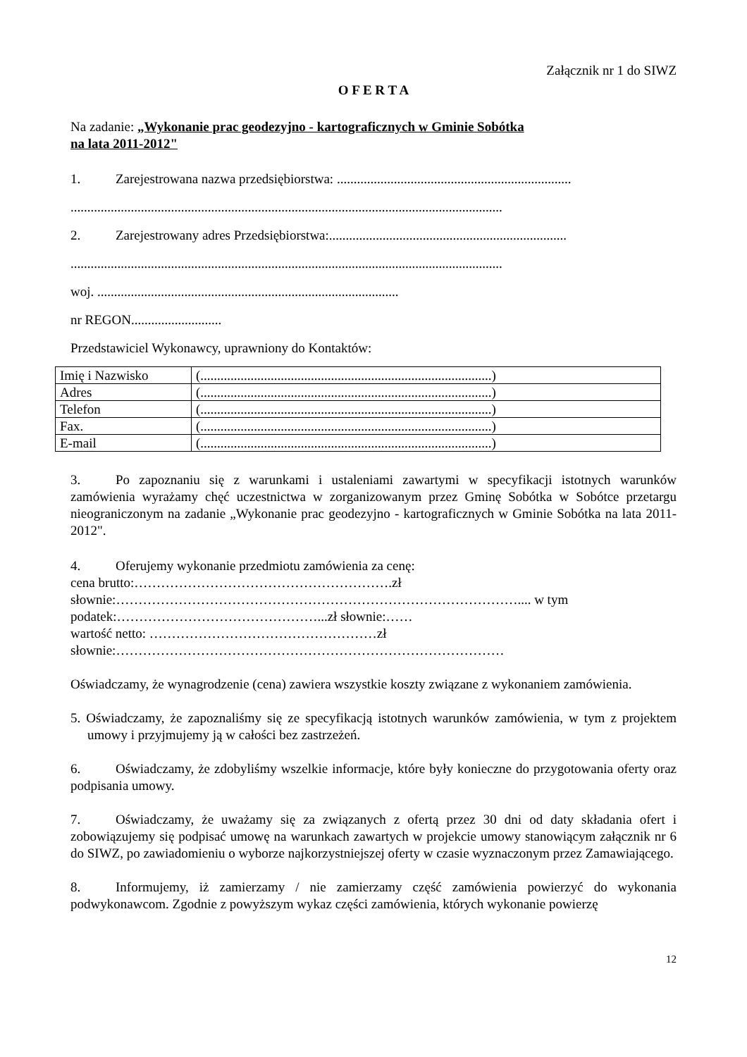Załącznik nr 1 do SIWZ
O F E R T A
Na zadanie: „Wykonanie prac geodezyjno - kartograficznych w Gminie Sobótka
na lata 2011-2012"
1. Zarejestrowana nazwa przedsiębiorstwa: ......................................................................
.................................................................................................................................
2. Zarejestrowany adres Przedsiębiorstwa:.......................................................................
.................................................................................................................................
woj. ..........................................................................................
nr REGON...........................
Przedstawiciel Wykonawcy, uprawniony do Kontaktów:
| Imię i Nazwisko | (.......................................................................................) |
| Adres | (.......................................................................................) |
| Telefon | (.......................................................................................) |
| Fax. | (.......................................................................................) |
| E-mail | (.......................................................................................) |
3. Po zapoznaniu się z warunkami i ustaleniami zawartymi w specyfikacji istotnych warunków zamówienia wyrażamy chęć uczestnictwa w zorganizowanym przez Gminę Sobótka w Sobótce przetargu nieograniczonym na zadanie „Wykonanie prac geodezyjno - kartograficznych w Gminie Sobótka na lata 2011-2012".
4. Oferujemy wykonanie przedmiotu zamówienia za cenę:
cena brutto:………………………………………………….zł
słownie:……………………………………………………………………………….... w tym
podatek:………………………………………...zł słownie:……
wartość netto: ……………………………………………zł
słownie:……………………………………………………………………………
Oświadczamy, że wynagrodzenie (cena) zawiera wszystkie koszty związane z wykonaniem zamówienia.
5. Oświadczamy, że zapoznaliśmy się ze specyfikacją istotnych warunków zamówienia, w tym z projektem umowy i przyjmujemy ją w całości bez zastrzeżeń.
6. Oświadczamy, że zdobyliśmy wszelkie informacje, które były konieczne do przygotowania oferty oraz podpisania umowy.
7. Oświadczamy, że uważamy się za związanych z ofertą przez 30 dni od daty składania ofert i zobowiązujemy się podpisać umowę na warunkach zawartych w projekcie umowy stanowiącym załącznik nr 6 do SIWZ, po zawiadomieniu o wyborze najkorzystniejszej oferty w czasie wyznaczonym przez Zamawiającego.
8. Informujemy, iż zamierzamy / nie zamierzamy część zamówienia powierzyć do wykonania podwykonawcom. Zgodnie z powyższym wykaz części zamówienia, których wykonanie powierzę
12